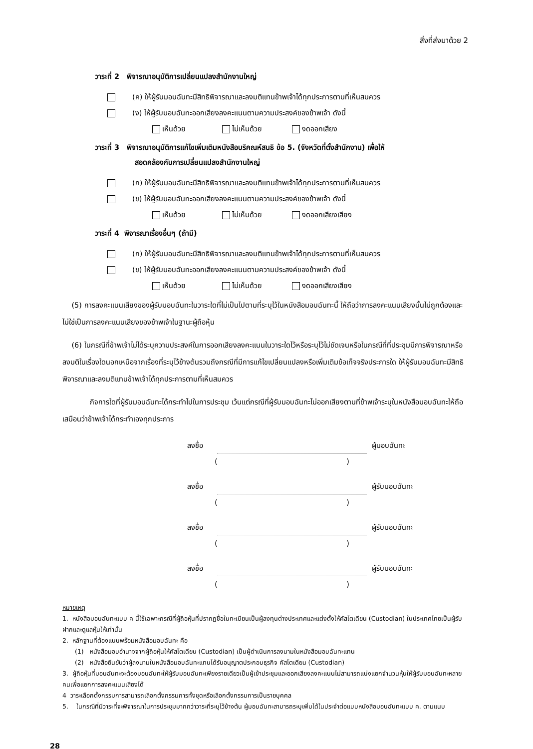สิ่งที่ส่งมาด้วย 2
วาระที่ 2 พิจารณาอนุมัติการเปลี่ยนแปลงสำนักงานใหญ่
(ค) ให้ผู้รับมอบฉันทะมีสิทธิพิจารณาและลงมติแทนข้าพเจ้าได้ทุกประการตามที่เห็นสมควร
(ง) ให้ผู้รับมอบฉันทะออกเสียงลงคะแนนตามความประสงค์ของข้าพเจ้า ดังนี้
เห็นด้วย ไม่เห็นด้วย งดออกเสียง
วาระที่ 3 พิจารณาอนุมัติการแก้ไขเพิ่มเติมหนังสือบริคณห์สนธิ ข้อ 5. (จังหวัดที่ตั้งสำนักงาน) เพื่อให้
สอดคล้องกับการเปลี่ยนแปลงสำนักงานใหญ่
(ก) ให้ผู้รับมอบฉันทะมีสิทธิพิจารณาและลงมติแทนข้าพเจ้าได้ทุกประการตามที่เห็นสมควร
(ข) ให้ผู้รับมอบฉันทะออกเสียงลงคะแนนตามความประสงค์ของข้าพเจ้า ดังนี้
เห็นด้วย ไม่เห็นด้วย งดออกเสียงเสียง
วาระที่ 4 พิจารณาเรื่องอื่นๆ (ถ้ามี)
(ก) ให้ผู้รับมอบฉันทะมีสิทธิพิจารณาและลงมติแทนข้าพเจ้าได้ทุกประการตามที่เห็นสมควร
(ข) ให้ผู้รับมอบฉันทะออกเสียงลงคะแนนตามความประสงค์ของข้าพเจ้า ดังนี้
เห็นด้วย ไม่เห็นด้วย งดออกเสียงเสียง
(5) การลงคะแนนเสียงของผู้รับมอบฉันทะในวาระใดที่ไม่เป็นไปตามที่ระบุไว้ในหนังสือมอบฉันทะนี้ ให้ถือว่าการลงคะแนนเสียงนั้นไม่ถูกต้องและไม่ใช่เป็นการลงคะแนนเสียงของข้าพเจ้าในฐานะผู้ถือหุ้น
(6) ในกรณีที่ข้าพเจ้าไม่ได้ระบุความประสงค์ในการออกเสียงลงคะแนนในวาระใดไว้หรือระบุไว้ไม่ชัดเจนหรือในกรณีที่ที่ประชุมมีการพิจารณาหรือลงมติในเรื่องใดนอกเหนือจากเรื่องที่ระบุไว้ข้างต้นรวมถึงกรณีที่มีการแก้ไขเปลี่ยนแปลงหรือเพิ่มเติมข้อเท็จจริงประการใด ให้ผู้รับมอบฉันทะมีสิทธิพิจารณาและลงมติแทนข้าพเจ้าได้ทุกประการตามที่เห็นสมควร
กิจการใดที่ผู้รับมอบฉันทะได้กระทำไปในการประชุม เว้นแต่กรณีที่ผู้รับมอบฉันทะไม่ออกเสียงตามที่ข้าพเจ้าระบุในหนังสือมอบฉันทะให้ถือเสมือนว่าข้าพเจ้าได้กระทำเองทุกประการ
ลงชื่อ ผู้มอบฉันทะ
()
ลงชื่อ ผู้รับมอบฉันทะ
()
ลงชื่อ ผู้รับมอบฉันทะ
()
ลงชื่อ ผู้รับมอบฉันทะ
()
หมายเหตุ
1. หนังสือมอบฉันทะแบบ ค นี้ใช้เฉพาะกรณีที่ผู้ถือหุ้นที่ปรากฏชื่อในทะเบียนเป็นผู้ลงทุนต่างประเทศและแต่งตั้งให้คัสโตเดียน (Custodian) ในประเทศไทยเป็นผู้รับฝากและดูแลหุ้นให้เท่านั้น
2. หลักฐานที่ต้องแนบพร้อมหนังสือมอบฉันทะ คือ
(1) หนังสือมอบอำนาจจากผู้ถือหุ้นให้คัสโตเดียน (Custodian) เป็นผู้ดำเนินการลงนามในหนังสือมอบฉันทะแทน
(2) หนังสือยืนยันว่าผู้ลงนามในหนังสือมอบฉันทะแทนได้รับอนุญาตประกอบธุรกิจ คัสโตเดียน (Custodian)
3. ผู้ถือหุ้นที่มอบฉันทะจะต้องมอบฉันทะให้ผู้รับมอบฉันทะเพียงรายเดียวเป็นผู้เข้าประชุมและออกเสียงลงคะแนนไม่สามารถแบ่งแยกจำนวนหุ้นให้ผู้รับมอบฉันทะหลายคนเพื่อแยกการลงคะแนนเสียงได้
4 วาระเลือกตั้งกรรมการสามารถเลือกตั้งกรรมการทั้งชุดหรือเลือกตั้งกรรมการเป็นรายบุคคล
5. ในกรณีที่มีวาระที่จะพิจารณาในการประชุมมากกว่าวาระที่ระบุไว้ข้างต้น ผู้มอบฉันทะสามารถระบุเพิ่มได้ในประจำต่อแบบหนังสือมอบฉันทะแบบ ค. ตามแนบ
28